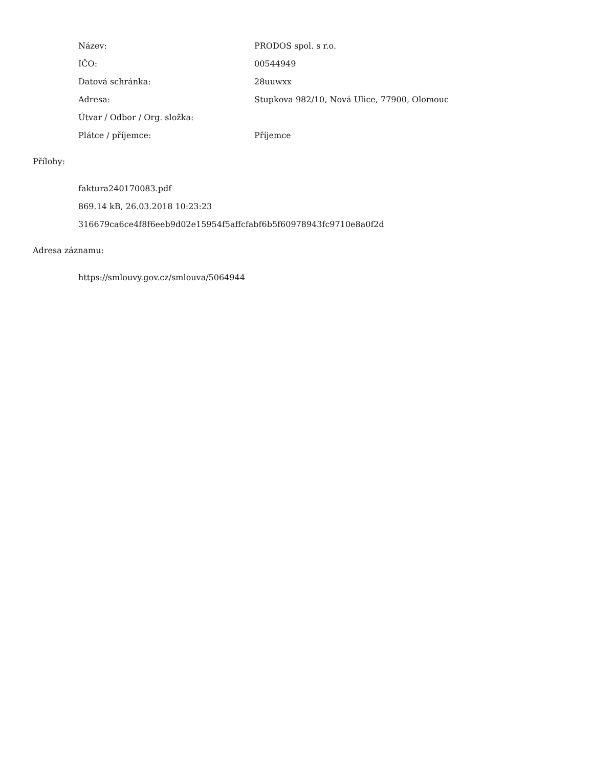Název: PRODOS spol. s r.o.
IČO: 00544949
Datová schránka: 28uuwxx
Adresa:
Stupkova 982/10, Nová Ulice, 77900, Olomouc
Útvar / Odbor / Org. složka:
Plátce / příjemce: Příjemce
Přílohy:
faktura240170083.pdf
869.14 kB, 26.03.2018 10:23:23
316679ca6ce4f8f6eeb9d02e15954f5affcfabf6b5f60978943fc9710e8a0f2d
Adresa záznamu:
https://smlouvy.gov.cz/smlouva/5064944